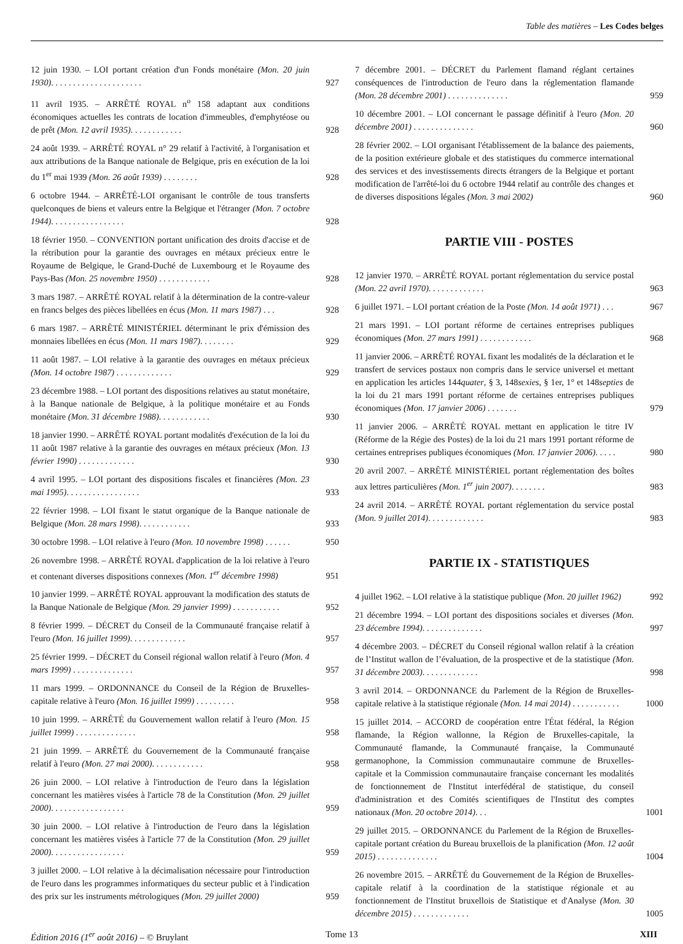Table des matières – Les Codes belges
12 juin 1930. – LOI portant création d'un Fonds monétaire (Mon. 20 juin 1930). . . . . . . . . . . . . . . . . . . . .
927
11 avril 1935. – ARRÊTÉ ROYAL n<sup>o</sup> 158 adaptant aux conditions économiques actuelles les contrats de location d'immeubles, d'emphytéose ou de prêt (Mon. 12 avril 1935). . . . . . . . . . . .
928
24 août 1939. – ARRÊTÉ ROYAL n° 29 relatif à l'activité, à l'organisation et aux attributions de la Banque nationale de Belgique, pris en exécution de la loi du 1<sup>er</sup> mai 1939 (Mon. 26 août 1939) . . . . . . . .
928
6 octobre 1944. – ARRÊTÉ-LOI organisant le contrôle de tous transferts quelconques de biens et valeurs entre la Belgique et l'étranger (Mon. 7 octobre 1944). . . . . . . . . . . . . . . . .
928
18 février 1950. – CONVENTION portant unification des droits d'accise et de la rétribution pour la garantie des ouvrages en métaux précieux entre le Royaume de Belgique, le Grand-Duché de Luxembourg et le Royaume des Pays-Bas (Mon. 25 novembre 1950) . . . . . . . . . . . .
928
3 mars 1987. – ARRÊTÉ ROYAL relatif à la détermination de la contre-valeur en francs belges des pièces libellées en écus (Mon. 11 mars 1987) . . .
928
6 mars 1987. – ARRÊTÉ MINISTÉRIEL déterminant le prix d'émission des monnaies libellées en écus (Mon. 11 mars 1987). . . . . . . .
929
11 août 1987. – LOI relative à la garantie des ouvrages en métaux précieux (Mon. 14 octobre 1987) . . . . . . . . . . . . .
929
23 décembre 1988. – LOI portant des dispositions relatives au statut monétaire, à la Banque nationale de Belgique, à la politique monétaire et au Fonds monétaire (Mon. 31 décembre 1988). . . . . . . . . . . .
930
18 janvier 1990. – ARRÊTÉ ROYAL portant modalités d'exécution de la loi du 11 août 1987 relative à la garantie des ouvrages en métaux précieux (Mon. 13 février 1990) . . . . . . . . . . . . .
930
4 avril 1995. – LOI portant des dispositions fiscales et financières (Mon. 23 mai 1995). . . . . . . . . . . . . . . . .
933
22 février 1998. – LOI fixant le statut organique de la Banque nationale de Belgique (Mon. 28 mars 1998). . . . . . . . . . . .
933
30 octobre 1998. – LOI relative à l'euro (Mon. 10 novembre 1998) . . . . . .
950
26 novembre 1998. – ARRÊTÉ ROYAL d'application de la loi relative à l'euro et contenant diverses dispositions connexes (Mon. 1<sup>er</sup> décembre 1998)
951
10 janvier 1999. – ARRÊTÉ ROYAL approuvant la modification des statuts de la Banque Nationale de Belgique (Mon. 29 janvier 1999) . . . . . . . . . . .
952
8 février 1999. – DÉCRET du Conseil de la Communauté française relatif à l'euro (Mon. 16 juillet 1999). . . . . . . . . . . . .
957
25 février 1999. – DÉCRET du Conseil régional wallon relatif à l'euro (Mon. 4 mars 1999) . . . . . . . . . . . . . .
957
11 mars 1999. – ORDONNANCE du Conseil de la Région de Bruxelles-capitale relative à l'euro (Mon. 16 juillet 1999) . . . . . . . . .
958
10 juin 1999. – ARRÊTÉ du Gouvernement wallon relatif à l'euro (Mon. 15 juillet 1999) . . . . . . . . . . . . . .
958
21 juin 1999. – ARRÊTÉ du Gouvernement de la Communauté française relatif à l'euro (Mon. 27 mai 2000). . . . . . . . . . . .
958
26 juin 2000. – LOI relative à l'introduction de l'euro dans la législation concernant les matières visées à l'article 78 de la Constitution (Mon. 29 juillet 2000). . . . . . . . . . . . . . . . .
959
30 juin 2000. – LOI relative à l'introduction de l'euro dans la législation concernant les matières visées à l'article 77 de la Constitution (Mon. 29 juillet 2000). . . . . . . . . . . . . . . . .
959
3 juillet 2000. – LOI relative à la décimalisation nécessaire pour l'introduction de l'euro dans les programmes informatiques du secteur public et à l'indication des prix sur les instruments métrologiques (Mon. 29 juillet 2000)
959
7 décembre 2001. – DÉCRET du Parlement flamand réglant certaines conséquences de l'introduction de l'euro dans la réglementation flamande (Mon. 28 décembre 2001) . . . . . . . . . . . . . .
959
10 décembre 2001. – LOI concernant le passage définitif à l'euro (Mon. 20 décembre 2001) . . . . . . . . . . . . . .
960
28 février 2002. – LOI organisant l'établissement de la balance des paiements, de la position extérieure globale et des statistiques du commerce international des services et des investissements directs étrangers de la Belgique et portant modification de l'arrêté-loi du 6 octobre 1944 relatif au contrôle des changes et de diverses dispositions légales (Mon. 3 mai 2002)
960
PARTIE VIII - POSTES
12 janvier 1970. – ARRÊTÉ ROYAL portant réglementation du service postal (Mon. 22 avril 1970). . . . . . . . . . . . .
963
6 juillet 1971. – LOI portant création de la Poste (Mon. 14 août 1971) . . .
967
21 mars 1991. – LOI portant réforme de certaines entreprises publiques économiques (Mon. 27 mars 1991) . . . . . . . . . . . .
968
11 janvier 2006. – ARRÊTÉ ROYAL fixant les modalités de la déclaration et le transfert de services postaux non compris dans le service universel et mettant en application les articles 144quater, § 3, 148sexies, § 1er, 1° et 148septies de la loi du 21 mars 1991 portant réforme de certaines entreprises publiques économiques (Mon. 17 janvier 2006) . . . . . . .
979
11 janvier 2006. – ARRÊTÉ ROYAL mettant en application le titre IV (Réforme de la Régie des Postes) de la loi du 21 mars 1991 portant réforme de certaines entreprises publiques économiques (Mon. 17 janvier 2006). . . . .
980
20 avril 2007. – ARRÊTÉ MINISTÉRIEL portant réglementation des boîtes aux lettres particulières (Mon. 1<sup>er</sup> juin 2007). . . . . . . .
983
24 avril 2014. – ARRÊTÉ ROYAL portant réglementation du service postal (Mon. 9 juillet 2014). . . . . . . . . . . . .
983
PARTIE IX - STATISTIQUES
4 juillet 1962. – LOI relative à la statistique publique (Mon. 20 juillet 1962)
992
21 décembre 1994. – LOI portant des dispositions sociales et diverses (Mon. 23 décembre 1994). . . . . . . . . . . . . .
997
4 décembre 2003. – DÉCRET du Conseil régional wallon relatif à la création de l’Institut wallon de l’évaluation, de la prospective et de la statistique (Mon. 31 décembre 2003). . . . . . . . . . . . .
998
3 avril 2014. – ORDONNANCE du Parlement de la Région de Bruxelles-capitale relative à la statistique régionale (Mon. 14 mai 2014) . . . . . . . . . . .
1000
15 juillet 2014. – ACCORD de coopération entre l'État fédéral, la Région flamande, la Région wallonne, la Région de Bruxelles-capitale, la Communauté flamande, la Communauté française, la Communauté germanophone, la Commission communautaire commune de Bruxelles-capitale et la Commission communautaire française concernant les modalités de fonctionnement de l'Institut interfédéral de statistique, du conseil d'administration et des Comités scientifiques de l'Institut des comptes nationaux (Mon. 20 octobre 2014). . .
1001
29 juillet 2015. – ORDONNANCE du Parlement de la Région de Bruxelles-capitale portant création du Bureau bruxellois de la planification (Mon. 12 août 2015) . . . . . . . . . . . . . .
1004
26 novembre 2015. – ARRÊTÉ du Gouvernement de la Région de Bruxelles-capitale relatif à la coordination de la statistique régionale et au fonctionnement de l'Institut bruxellois de Statistique et d'Analyse (Mon. 30 décembre 2015) . . . . . . . . . . . . .
1005
Édition 2016 (1<sup>er</sup> août 2016) – © Bruylant Tome 13 XIII